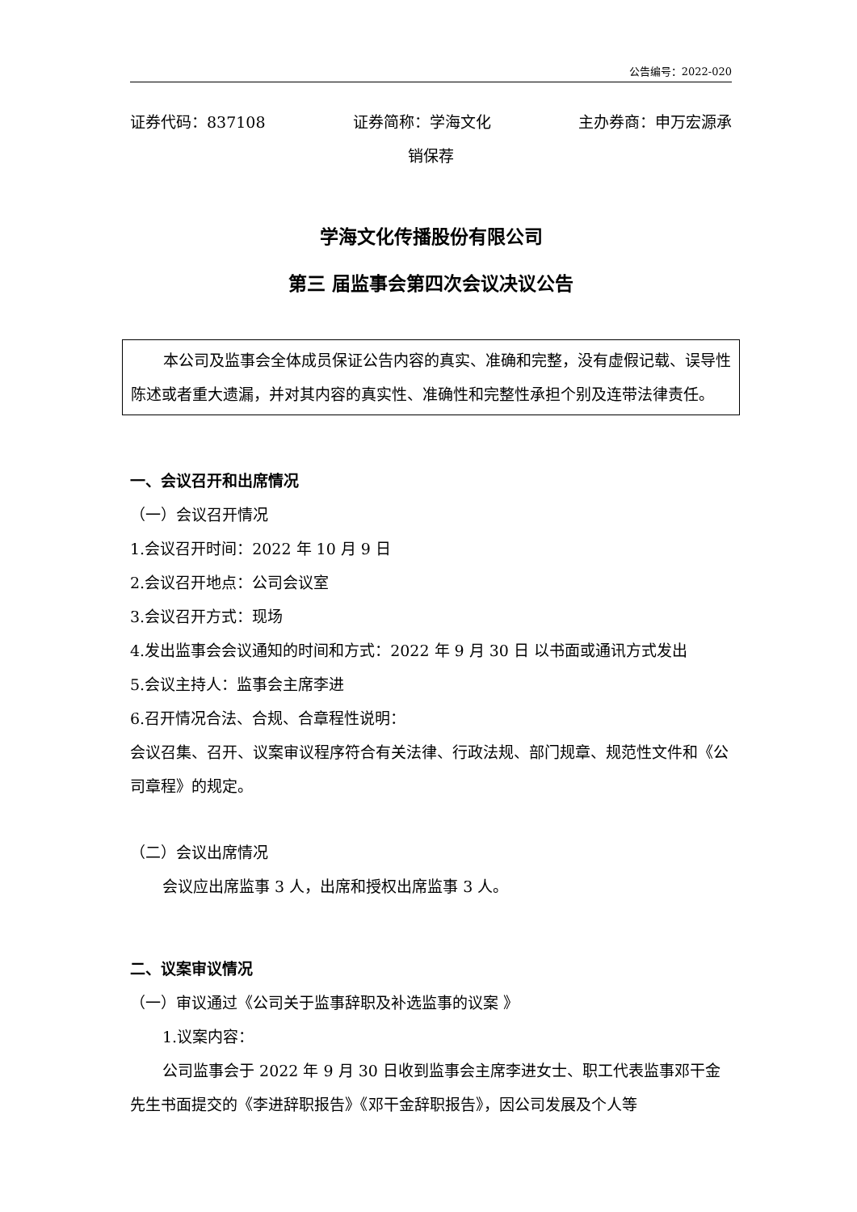公告编号：2022-020
证券代码：837108 证券简称：学海文化 主办券商：申万宏源承
销保荐
学海文化传播股份有限公司
第三 届监事会第四次会议决议公告
本公司及监事会全体成员保证公告内容的真实、准确和完整，没有虚假记载、误导性陈述或者重大遗漏，并对其内容的真实性、准确性和完整性承担个别及连带法律责任。
一、会议召开和出席情况
（一）会议召开情况
1.会议召开时间：2022 年 10 月 9 日
2.会议召开地点：公司会议室
3.会议召开方式：现场
4.发出监事会会议通知的时间和方式：2022 年 9 月 30 日 以书面或通讯方式发出
5.会议主持人：监事会主席李进
6.召开情况合法、合规、合章程性说明：
会议召集、召开、议案审议程序符合有关法律、行政法规、部门规章、规范性文件和《公司章程》的规定。
（二）会议出席情况
会议应出席监事 3 人，出席和授权出席监事 3 人。
二、议案审议情况
（一）审议通过《公司关于监事辞职及补选监事的议案 》
1.议案内容：
公司监事会于 2022 年 9 月 30 日收到监事会主席李进女士、职工代表监事邓干金先生书面提交的《李进辞职报告》《邓干金辞职报告》，因公司发展及个人等